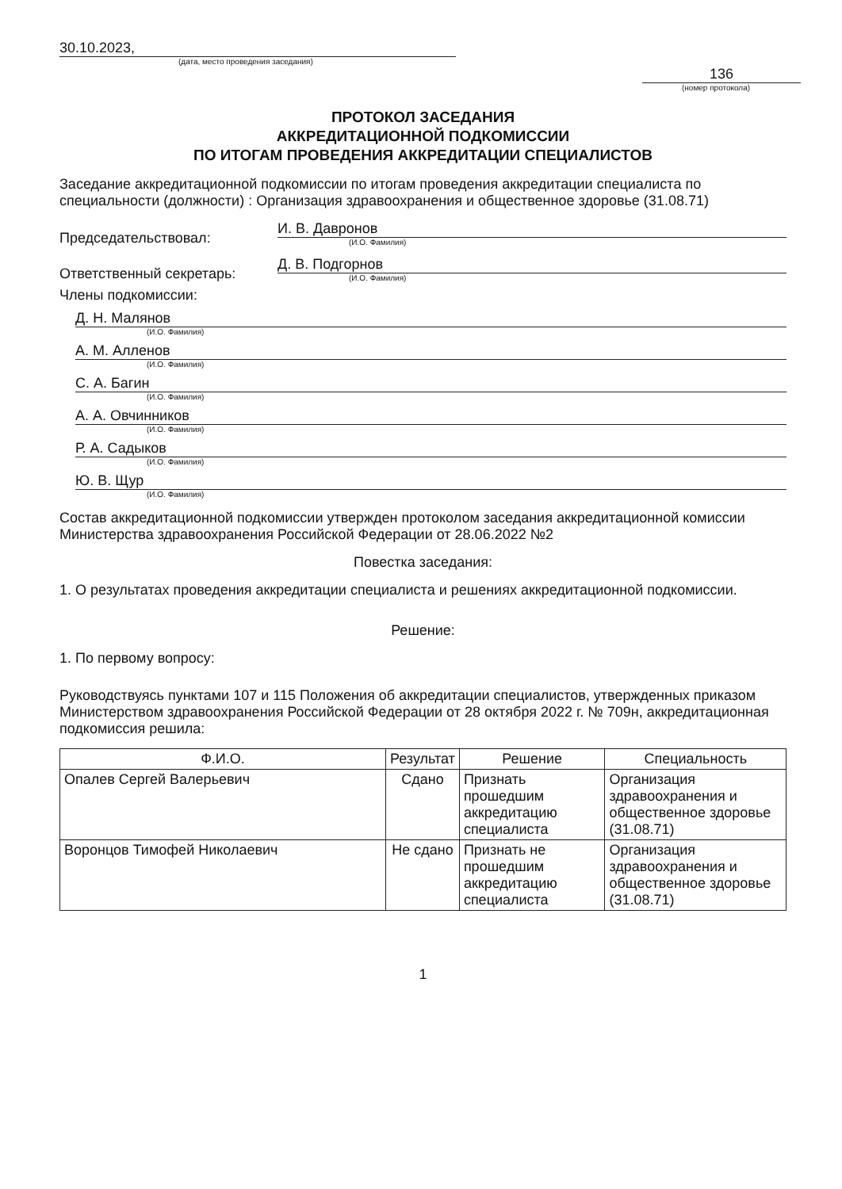30.10.2023,
(дата, место проведения заседания)
136
(номер протокола)
ПРОТОКОЛ ЗАСЕДАНИЯ
АККРЕДИТАЦИОННОЙ ПОДКОМИССИИ
ПО ИТОГАМ ПРОВЕДЕНИЯ АККРЕДИТАЦИИ СПЕЦИАЛИСТОВ
Заседание аккредитационной подкомиссии по итогам проведения аккредитации специалиста по специальности (должности) : Организация здравоохранения и общественное здоровье (31.08.71)
Председательствовал:
И. В. Давронов
(И.О. Фамилия)
Ответственный секретарь:
Д. В. Подгорнов
(И.О. Фамилия)
Члены подкомиссии:
Д. Н. Малянов
(И.О. Фамилия)
А. М. Алленов
(И.О. Фамилия)
С. А. Багин
(И.О. Фамилия)
А. А. Овчинников
(И.О. Фамилия)
Р. А. Садыков
(И.О. Фамилия)
Ю. В. Щур
(И.О. Фамилия)
Состав аккредитационной подкомиссии утвержден протоколом заседания аккредитационной комиссии Министерства здравоохранения Российской Федерации от 28.06.2022 №2
Повестка заседания:
1. О результатах проведения аккредитации специалиста и решениях аккредитационной подкомиссии.
Решение:
1. По первому вопросу:
Руководствуясь пунктами 107 и 115 Положения об аккредитации специалистов, утвержденных приказом Министерством здравоохранения Российской Федерации от 28 октября 2022 г. № 709н, аккредитационная подкомиссия решила:
| Ф.И.О. | Результат | Решение | Специальность |
| --- | --- | --- | --- |
| Опалев Сергей Валерьевич | Сдано | Признать прошедшим аккредитацию специалиста | Организация здравоохранения и общественное здоровье (31.08.71) |
| Воронцов Тимофей Николаевич | Не сдано | Признать не прошедшим аккредитацию специалиста | Организация здравоохранения и общественное здоровье (31.08.71) |
1